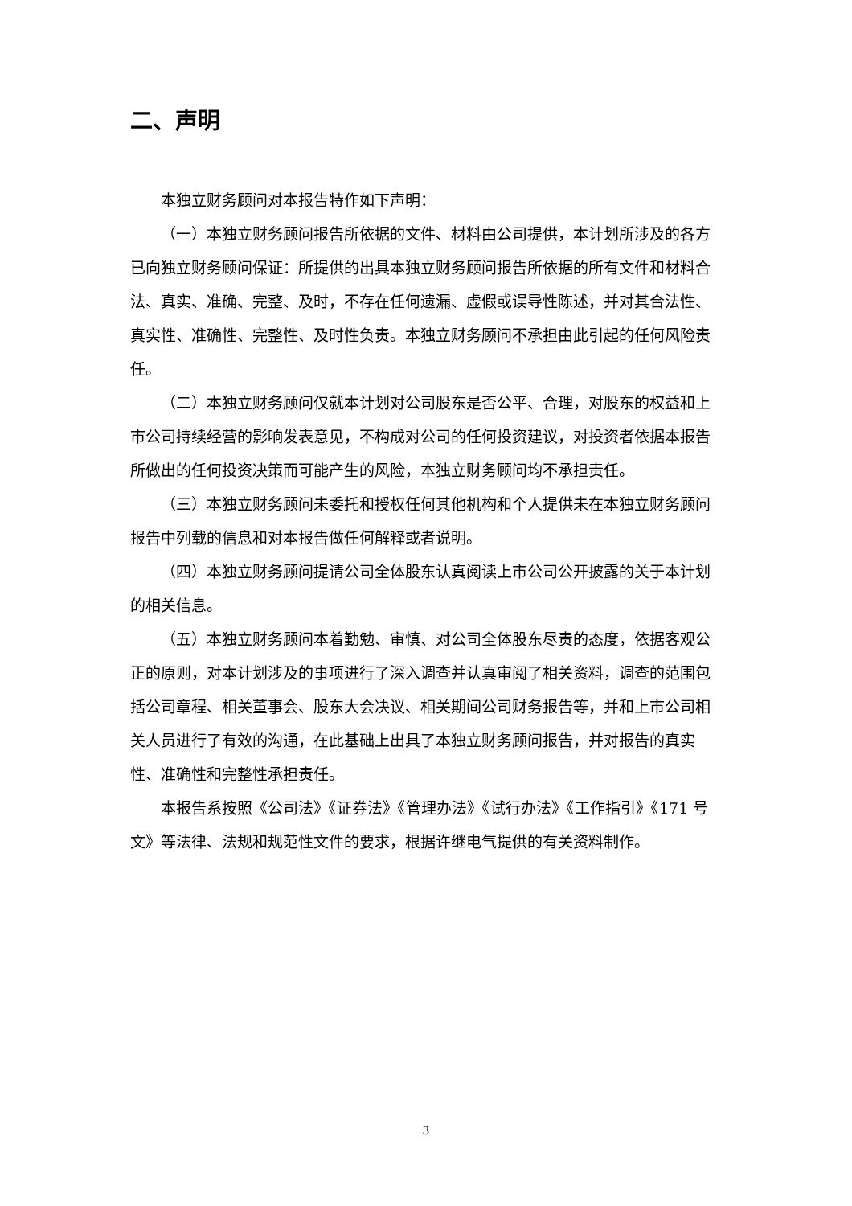二、声明
本独立财务顾问对本报告特作如下声明：
（一）本独立财务顾问报告所依据的文件、材料由公司提供，本计划所涉及的各方已向独立财务顾问保证：所提供的出具本独立财务顾问报告所依据的所有文件和材料合法、真实、准确、完整、及时，不存在任何遗漏、虚假或误导性陈述，并对其合法性、真实性、准确性、完整性、及时性负责。本独立财务顾问不承担由此引起的任何风险责任。
（二）本独立财务顾问仅就本计划对公司股东是否公平、合理，对股东的权益和上市公司持续经营的影响发表意见，不构成对公司的任何投资建议，对投资者依据本报告所做出的任何投资决策而可能产生的风险，本独立财务顾问均不承担责任。
（三）本独立财务顾问未委托和授权任何其他机构和个人提供未在本独立财务顾问报告中列载的信息和对本报告做任何解释或者说明。
（四）本独立财务顾问提请公司全体股东认真阅读上市公司公开披露的关于本计划的相关信息。
（五）本独立财务顾问本着勤勉、审慎、对公司全体股东尽责的态度，依据客观公正的原则，对本计划涉及的事项进行了深入调查并认真审阅了相关资料，调查的范围包括公司章程、相关董事会、股东大会决议、相关期间公司财务报告等，并和上市公司相关人员进行了有效的沟通，在此基础上出具了本独立财务顾问报告，并对报告的真实性、准确性和完整性承担责任。
本报告系按照《公司法》《证券法》《管理办法》《试行办法》《工作指引》《171 号文》等法律、法规和规范性文件的要求，根据许继电气提供的有关资料制作。
3